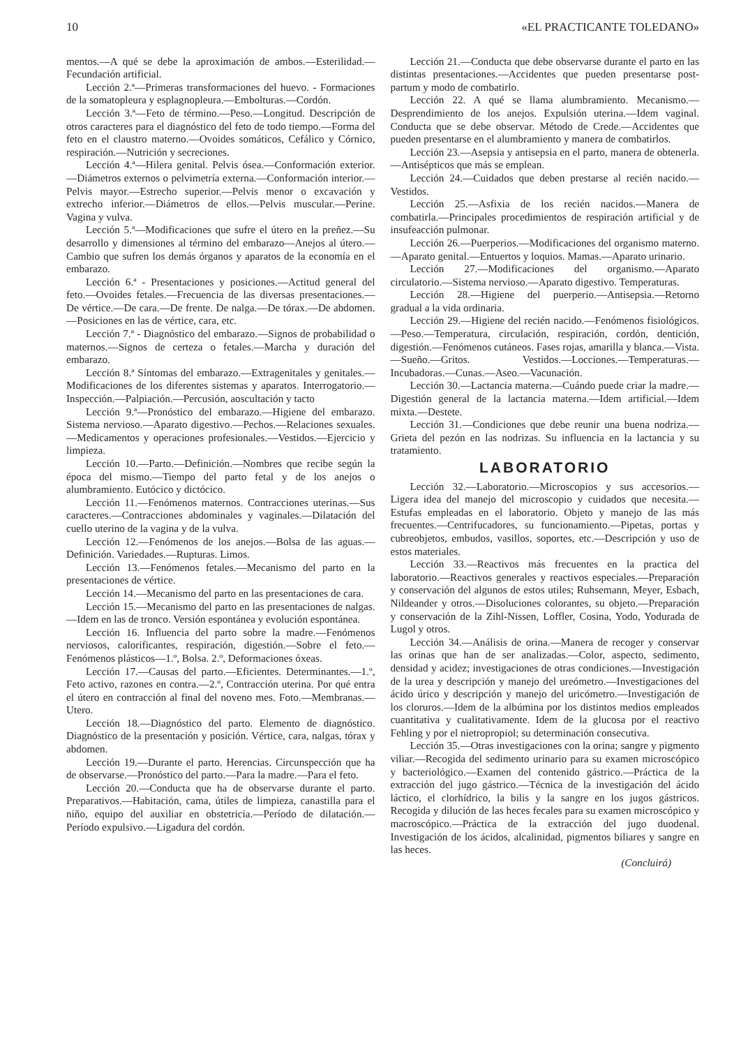10 «EL PRACTICANTE TOLEDANO»
mentos.—A qué se debe la aproximación de ambos.—Esterilidad.—Fecundación artificial.
Lección 2.ª—Primeras transformaciones del huevo. - Formaciones de la somatopleura y esplagnopleura.—Embolturas.—Cordón.
Lección 3.ª—Feto de término.—Peso.—Longitud. Descripción de otros caracteres para el diagnóstico del feto de todo tiempo.—Forma del feto en el claustro materno.—Ovoides somáticos, Cefálico y Córnico, respiración.—Nutrición y secreciones.
Lección 4.ª—Hilera genital. Pelvis ósea.—Conformación exterior.—Diámetros externos o pelvimetría externa.—Conformación interior.—Pelvis mayor.—Estrecho superior.—Pelvis menor o excavación y extrecho inferior.—Diámetros de ellos.—Pelvis muscular.—Perine. Vagina y vulva.
Lección 5.ª—Modificaciones que sufre el útero en la preñez.—Su desarrollo y dimensiones al término del embarazo—Anejos al útero.—Cambio que sufren los demás órganos y aparatos de la economía en el embarazo.
Lección 6.ª - Presentaciones y posiciones.—Actitud general del feto.—Ovoides fetales.—Frecuencia de las diversas presentaciones.—De vértice.—De cara.—De frente. De nalga.—De tórax.—De abdomen.—Posiciones en las de vértice, cara, etc.
Lección 7.ª - Diagnóstico del embarazo.—Signos de probabilidad o maternos.—Signos de certeza o fetales.—Marcha y duración del embarazo.
Lección 8.ª Síntomas del embarazo.—Extragenitales y genitales.—Modificaciones de los diferentes sistemas y aparatos. Interrogatorio.—Inspección.—Palpiación.—Percusión, aoscultación y tacto
Lección 9.ª—Pronóstico del embarazo.—Higiene del embarazo. Sistema nervioso.—Aparato digestivo.—Pechos.—Relaciones sexuales.—Medicamentos y operaciones profesionales.—Vestidos.—Ejercicio y limpieza.
Lección 10.—Parto.—Definición.—Nombres que recibe según la época del mismo.—Tiempo del parto fetal y de los anejos o alumbramiento. Eutócico y dictócico.
Lección 11.—Fenómenos maternos. Contracciones uterinas.—Sus caracteres.—Contracciones abdominales y vaginales.—Dilatación del cuello uterino de la vagina y de la vulva.
Lección 12.—Fenómenos de los anejos.—Bolsa de las aguas.—Definición. Variedades.—Rupturas. Limos.
Lección 13.—Fenómenos fetales.—Mecanismo del parto en la presentaciones de vértice.
Lección 14.—Mecanismo del parto en las presentaciones de cara.
Lección 15.—Mecanismo del parto en las presentaciones de nalgas.—Idem en las de tronco. Versión espontánea y evolución espontánea.
Lección 16. Influencia del parto sobre la madre.—Fenómenos nerviosos, calorificantes, respiración, digestión.—Sobre el feto.—Fenómenos plásticos—1.º, Bolsa. 2.º, Deformaciones óxeas.
Lección 17.—Causas del parto.—Eficientes. Determinantes.—1.º, Feto activo, razones en contra.—2.º, Contracción uterina. Por qué entra el útero en contracción al final del noveno mes. Foto.—Membranas.—Utero.
Lección 18.—Diagnóstico del parto. Elemento de diagnóstico. Diagnóstico de la presentación y posición. Vértice, cara, nalgas, tórax y abdomen.
Lección 19.—Durante el parto. Herencias. Circunspección que ha de observarse.—Pronóstico del parto.—Para la madre.—Para el feto.
Lección 20.—Conducta que ha de observarse durante el parto. Preparativos.—Habitación, cama, útiles de limpieza, canastilla para el niño, equipo del auxiliar en obstetricia.—Período de dilatación.—Período expulsivo.—Ligadura del cordón.
Lección 21.—Conducta que debe observarse durante el parto en las distintas presentaciones.—Accidentes que pueden presentarse post-partum y modo de combatirlo.
Lección 22. A qué se llama alumbramiento. Mecanismo.—Desprendimiento de los anejos. Expulsión uterina.—Idem vaginal. Conducta que se debe observar. Método de Crede.—Accidentes que pueden presentarse en el alumbramiento y manera de combatirlos.
Lección 23.—Asepsia y antisepsia en el parto, manera de obtenerla.—Antisépticos que más se emplean.
Lección 24.—Cuidados que deben prestarse al recién nacido.—Vestidos.
Lección 25.—Asfixia de los recién nacidos.—Manera de combatirla.—Principales procedimientos de respiración artificial y de insufeacción pulmonar.
Lección 26.—Puerperios.—Modificaciones del organismo materno.—Aparato genital.—Entuertos y loquios. Mamas.—Aparato urinario.
Lección 27.—Modificaciones del organismo.—Aparato circulatorio.—Sistema nervioso.—Aparato digestivo. Temperaturas.
Lección 28.—Higiene del puerperio.—Antisepsia.—Retorno gradual a la vida ordinaria.
Lección 29.—Higiene del recién nacido.—Fenómenos fisiológicos.—Peso.—Temperatura, circulación, respiración, cordón, dentición, digestión.—Fenómenos cutáneos. Fases rojas, amarilla y blanca.—Vista.—Sueño.—Gritos. Vestidos.—Locciones.—Temperaturas.—Incubadoras.—Cunas.—Aseo.—Vacunación.
Lección 30.—Lactancia materna.—Cuándo puede criar la madre.—Digestión general de la lactancia materna.—Idem artificial.—Idem mixta.—Destete.
Lección 31.—Condiciones que debe reunir una buena nodriza.—Grieta del pezón en las nodrizas. Su influencia en la lactancia y su tratamiento.
LABORATORIO
Lección 32.—Laboratorio.—Microscopios y sus accesorios.—Ligera idea del manejo del microscopio y cuidados que necesita.—Estufas empleadas en el laboratorio. Objeto y manejo de las más frecuentes.—Centrifucadores, su funcionamiento.—Pipetas, portas y cubreobjetos, embudos, vasillos, soportes, etc.—Descripción y uso de estos materiales.
Lección 33.—Reactivos más frecuentes en la practica del laboratorio.—Reactivos generales y reactivos especiales.—Preparación y conservación del algunos de estos utiles; Ruhsemann, Meyer, Esbach, Nildeander y otros.—Disoluciones colorantes, su objeto.—Preparación y conservación de la Zihl-Nissen, Loffler, Cosina, Yodo, Yodurada de Lugol y otros.
Lección 34.—Análisis de orina.—Manera de recoger y conservar las orinas que han de ser analizadas.—Color, aspecto, sedimento, densidad y acidez; investigaciones de otras condiciones.—Investigación de la urea y descripción y manejo del ureómetro.—Investigaciones del ácido úrico y descripción y manejo del uricómetro.—Investigación de los cloruros.—Idem de la albúmina por los distintos medios empleados cuantitativa y cualitativamente. Idem de la glucosa por el reactivo Fehling y por el nietropropiol; su determinación consecutiva.
Lección 35.—Otras investigaciones con la orina; sangre y pigmento viliar.—Recogida del sedimento urinario para su examen microscópico y bacteriológico.—Examen del contenido gástrico.—Práctica de la extracción del jugo gástrico.—Técnica de la investigación del ácido láctico, el clorhídrico, la bilis y la sangre en los jugos gástricos. Recogida y dilución de las heces fecales para su examen microscópico y macroscópico.—Práctica de la extracción del jugo duodenal. Investigación de los ácidos, alcalinidad, pigmentos biliares y sangre en las heces.
(Concluirá)